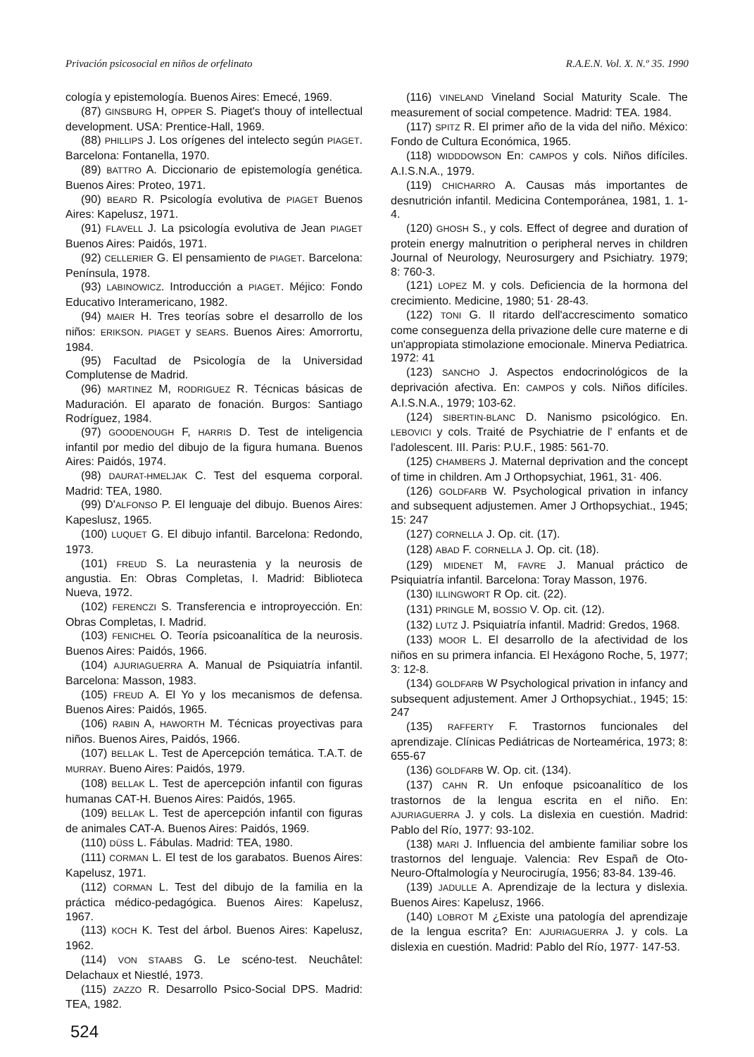Privación psicosocial en niños de orfelinato R.A.E.N. Vol. X. N.º 35. 1990
cología y epistemología. Buenos Aires: Emecé, 1969.
(87) GINSBURG H, OPPER S. Piaget's thouy of intellectual development. USA: Prentice-Hall, 1969.
(88) PHILLIPS J. Los orígenes del intelecto según PIAGET. Barcelona: Fontanella, 1970.
(89) BATTRO A. Diccionario de epistemología genética. Buenos Aires: Proteo, 1971.
(90) BEARD R. Psicología evolutiva de PIAGET Buenos Aires: Kapelusz, 1971.
(91) FLAVELL J. La psicología evolutiva de Jean PIAGET Buenos Aires: Paidós, 1971.
(92) CELLERIER G. El pensamiento de PIAGET. Barcelona: Península, 1978.
(93) LABINOWICZ. Introducción a PIAGET. Méjico: Fondo Educativo Interamericano, 1982.
(94) MAIER H. Tres teorías sobre el desarrollo de los niños: ERIKSON. PIAGET y SEARS. Buenos Aires: Amorrortu, 1984.
(95) Facultad de Psicología de la Universidad Complutense de Madrid.
(96) MARTINEZ M, RODRIGUEZ R. Técnicas básicas de Maduración. El aparato de fonación. Burgos: Santiago Rodríguez, 1984.
(97) GOODENOUGH F, HARRIS D. Test de inteligencia infantil por medio del dibujo de la figura humana. Buenos Aires: Paidós, 1974.
(98) DAURAT-HMELJAK C. Test del esquema corporal. Madrid: TEA, 1980.
(99) D'ALFONSO P. El lenguaje del dibujo. Buenos Aires: Kapeslusz, 1965.
(100) LUQUET G. El dibujo infantil. Barcelona: Redondo, 1973.
(101) FREUD S. La neurastenia y la neurosis de angustia. En: Obras Completas, I. Madrid: Biblioteca Nueva, 1972.
(102) FERENCZI S. Transferencia e introproyección. En: Obras Completas, I. Madrid.
(103) FENICHEL O. Teoría psicoanalítica de la neurosis. Buenos Aires: Paidós, 1966.
(104) AJURIAGUERRA A. Manual de Psiquiatría infantil. Barcelona: Masson, 1983.
(105) FREUD A. El Yo y los mecanismos de defensa. Buenos Aires: Paidós, 1965.
(106) RABIN A, HAWORTH M. Técnicas proyectivas para niños. Buenos Aires, Paidós, 1966.
(107) BELLAK L. Test de Apercepción temática. T.A.T. de MURRAY. Bueno Aires: Paidós, 1979.
(108) BELLAK L. Test de apercepción infantil con figuras humanas CAT-H. Buenos Aires: Paidós, 1965.
(109) BELLAK L. Test de apercepción infantil con figuras de animales CAT-A. Buenos Aires: Paidós, 1969.
(110) DÜSS L. Fábulas. Madrid: TEA, 1980.
(111) CORMAN L. El test de los garabatos. Buenos Aires: Kapelusz, 1971.
(112) CORMAN L. Test del dibujo de la familia en la práctica médico-pedagógica. Buenos Aires: Kapelusz, 1967.
(113) KOCH K. Test del árbol. Buenos Aires: Kapelusz, 1962.
(114) VON STAABS G. Le scéno-test. Neuchâtel: Delachaux et Niestlé, 1973.
(115) ZAZZO R. Desarrollo Psico-Social DPS. Madrid: TEA, 1982.
(116) VINELAND Vineland Social Maturity Scale. The measurement of social competence. Madrid: TEA. 1984.
(117) SPITZ R. El primer año de la vida del niño. México: Fondo de Cultura Económica, 1965.
(118) WIDDDOWSON En: CAMPOS y cols. Niños difíciles. A.I.S.N.A., 1979.
(119) CHICHARRO A. Causas más importantes de desnutrición infantil. Medicina Contemporánea, 1981, 1. 1-4.
(120) GHOSH S., y cols. Effect of degree and duration of protein energy malnutrition o peripheral nerves in children Journal of Neurology, Neurosurgery and Psichiatry. 1979; 8: 760-3.
(121) LOPEZ M. y cols. Deficiencia de la hormona del crecimiento. Medicine, 1980; 51· 28-43.
(122) TONI G. Il ritardo dell'accrescimento somatico come conseguenza della privazione delle cure materne e di un'appropiata stimolazione emocionale. Minerva Pediatrica. 1972: 41
(123) SANCHO J. Aspectos endocrinológicos de la deprivación afectiva. En: CAMPOS y cols. Niños difíciles. A.I.S.N.A., 1979; 103-62.
(124) SIBERTIN-BLANC D. Nanismo psicológico. En. LEBOVICI y cols. Traité de Psychiatrie de l' enfants et de l'adolescent. III. Paris: P.U.F., 1985: 561-70.
(125) CHAMBERS J. Maternal deprivation and the concept of time in children. Am J Orthopsychiat, 1961, 31· 406.
(126) GOLDFARB W. Psychological privation in infancy and subsequent adjustemen. Amer J Orthopsychiat., 1945; 15: 247
(127) CORNELLA J. Op. cit. (17).
(128) ABAD F. CORNELLA J. Op. cit. (18).
(129) MIDENET M, FAVRE J. Manual práctico de Psiquiatría infantil. Barcelona: Toray Masson, 1976.
(130) ILLINGWORT R Op. cit. (22).
(131) PRINGLE M, BOSSIO V. Op. cit. (12).
(132) LUTZ J. Psiquiatría infantil. Madrid: Gredos, 1968.
(133) MOOR L. El desarrollo de la afectividad de los niños en su primera infancia. El Hexágono Roche, 5, 1977; 3: 12-8.
(134) GOLDFARB W Psychological privation in infancy and subsequent adjustement. Amer J Orthopsychiat., 1945; 15: 247
(135) RAFFERTY F. Trastornos funcionales del aprendizaje. Clínicas Pediátricas de Norteamérica, 1973; 8: 655-67
(136) GOLDFARB W. Op. cit. (134).
(137) CAHN R. Un enfoque psicoanalítico de los trastornos de la lengua escrita en el niño. En: AJURIAGUERRA J. y cols. La dislexia en cuestión. Madrid: Pablo del Río, 1977: 93-102.
(138) MARI J. Influencia del ambiente familiar sobre los trastornos del lenguaje. Valencia: Rev Españ de Oto-Neuro-Oftalmología y Neurocirugía, 1956; 83-84. 139-46.
(139) JADULLE A. Aprendizaje de la lectura y dislexia. Buenos Aires: Kapelusz, 1966.
(140) LOBROT M ¿Existe una patología del aprendizaje de la lengua escrita? En: AJURIAGUERRA J. y cols. La dislexia en cuestión. Madrid: Pablo del Río, 1977· 147-53.
524